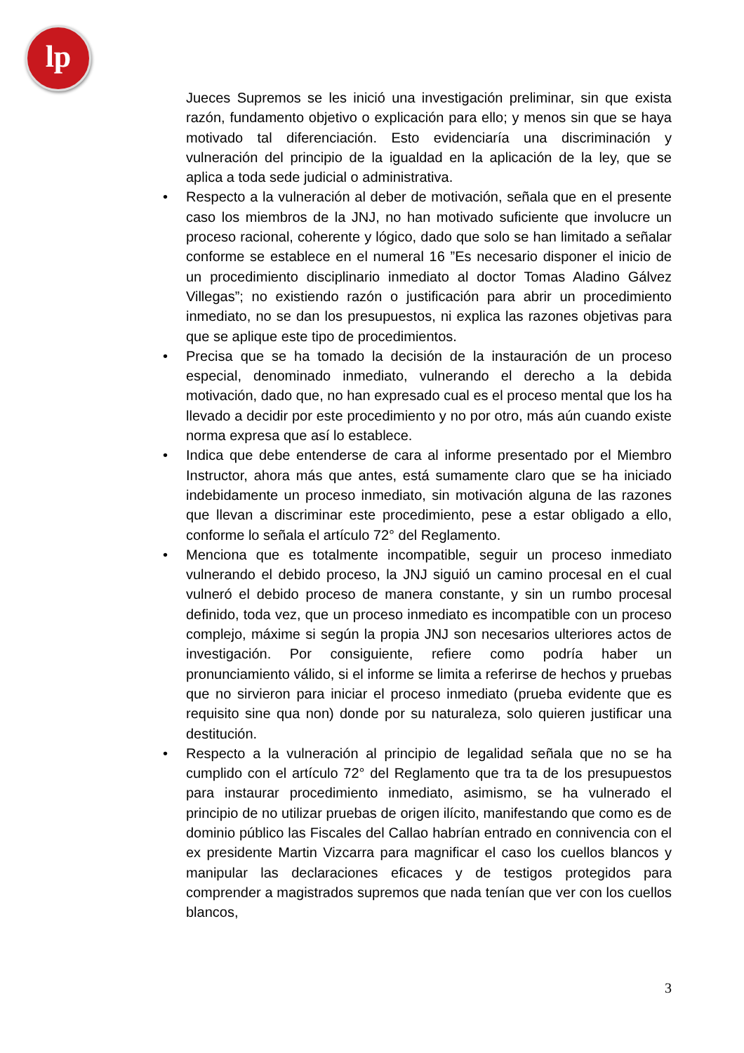lp
Jueces Supremos se les inició una investigación preliminar, sin que exista razón, fundamento objetivo o explicación para ello; y menos sin que se haya motivado tal diferenciación. Esto evidenciaría una discriminación y vulneración del principio de la igualdad en la aplicación de la ley, que se aplica a toda sede judicial o administrativa.
• Respecto a la vulneración al deber de motivación, señala que en el presente caso los miembros de la JNJ, no han motivado suficiente que involucre un proceso racional, coherente y lógico, dado que solo se han limitado a señalar conforme se establece en el numeral 16 ”Es necesario disponer el inicio de un procedimiento disciplinario inmediato al doctor Tomas Aladino Gálvez Villegas”; no existiendo razón o justificación para abrir un procedimiento inmediato, no se dan los presupuestos, ni explica las razones objetivas para que se aplique este tipo de procedimientos.
• Precisa que se ha tomado la decisión de la instauración de un proceso especial, denominado inmediato, vulnerando el derecho a la debida motivación, dado que, no han expresado cual es el proceso mental que los ha llevado a decidir por este procedimiento y no por otro, más aún cuando existe norma expresa que así lo establece.
• Indica que debe entenderse de cara al informe presentado por el Miembro Instructor, ahora más que antes, está sumamente claro que se ha iniciado indebidamente un proceso inmediato, sin motivación alguna de las razones que llevan a discriminar este procedimiento, pese a estar obligado a ello, conforme lo señala el artículo 72° del Reglamento.
• Menciona que es totalmente incompatible, seguir un proceso inmediato vulnerando el debido proceso, la JNJ siguió un camino procesal en el cual vulneró el debido proceso de manera constante, y sin un rumbo procesal definido, toda vez, que un proceso inmediato es incompatible con un proceso complejo, máxime si según la propia JNJ son necesarios ulteriores actos de investigación. Por consiguiente, refiere como podría haber un pronunciamiento válido, si el informe se limita a referirse de hechos y pruebas que no sirvieron para iniciar el proceso inmediato (prueba evidente que es requisito sine qua non) donde por su naturaleza, solo quieren justificar una destitución.
• Respecto a la vulneración al principio de legalidad señala que no se ha cumplido con el artículo 72° del Reglamento que tra ta de los presupuestos para instaurar procedimiento inmediato, asimismo, se ha vulnerado el principio de no utilizar pruebas de origen ilícito, manifestando que como es de dominio público las Fiscales del Callao habrían entrado en connivencia con el ex presidente Martin Vizcarra para magnificar el caso los cuellos blancos y manipular las declaraciones eficaces y de testigos protegidos para comprender a magistrados supremos que nada tenían que ver con los cuellos blancos,
3